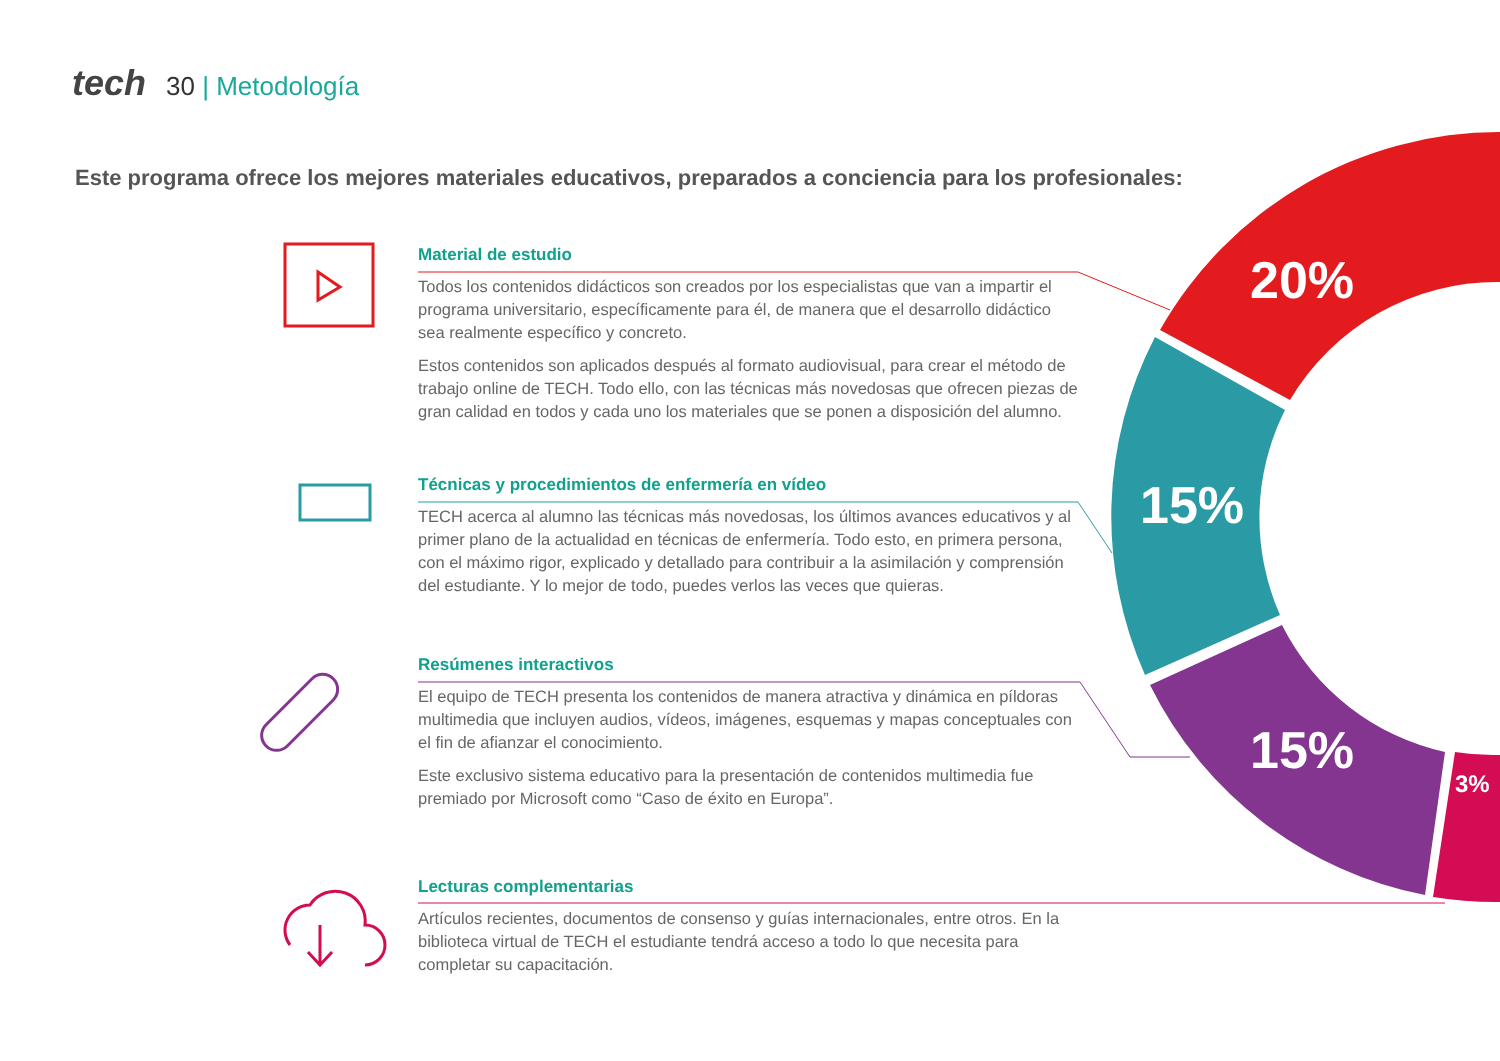tech 30 | Metodología
Este programa ofrece los mejores materiales educativos, preparados a conciencia para los profesionales:
20%
15%
15%
3%
Material de estudio
Todos los contenidos didácticos son creados por los especialistas que van a impartir el programa universitario, específicamente para él, de manera que el desarrollo didáctico sea realmente específico y concreto.
Estos contenidos son aplicados después al formato audiovisual, para crear el método de trabajo online de TECH. Todo ello, con las técnicas más novedosas que ofrecen piezas de gran calidad en todos y cada uno los materiales que se ponen a disposición del alumno.
Técnicas y procedimientos de enfermería en vídeo
TECH acerca al alumno las técnicas más novedosas, los últimos avances educativos y al primer plano de la actualidad en técnicas de enfermería. Todo esto, en primera persona, con el máximo rigor, explicado y detallado para contribuir a la asimilación y comprensión del estudiante. Y lo mejor de todo, puedes verlos las veces que quieras.
Resúmenes interactivos
El equipo de TECH presenta los contenidos de manera atractiva y dinámica en píldoras multimedia que incluyen audios, vídeos, imágenes, esquemas y mapas conceptuales con el fin de afianzar el conocimiento.
Este exclusivo sistema educativo para la presentación de contenidos multimedia fue premiado por Microsoft como “Caso de éxito en Europa”.
Lecturas complementarias
Artículos recientes, documentos de consenso y guías internacionales, entre otros. En la biblioteca virtual de TECH el estudiante tendrá acceso a todo lo que necesita para completar su capacitación.